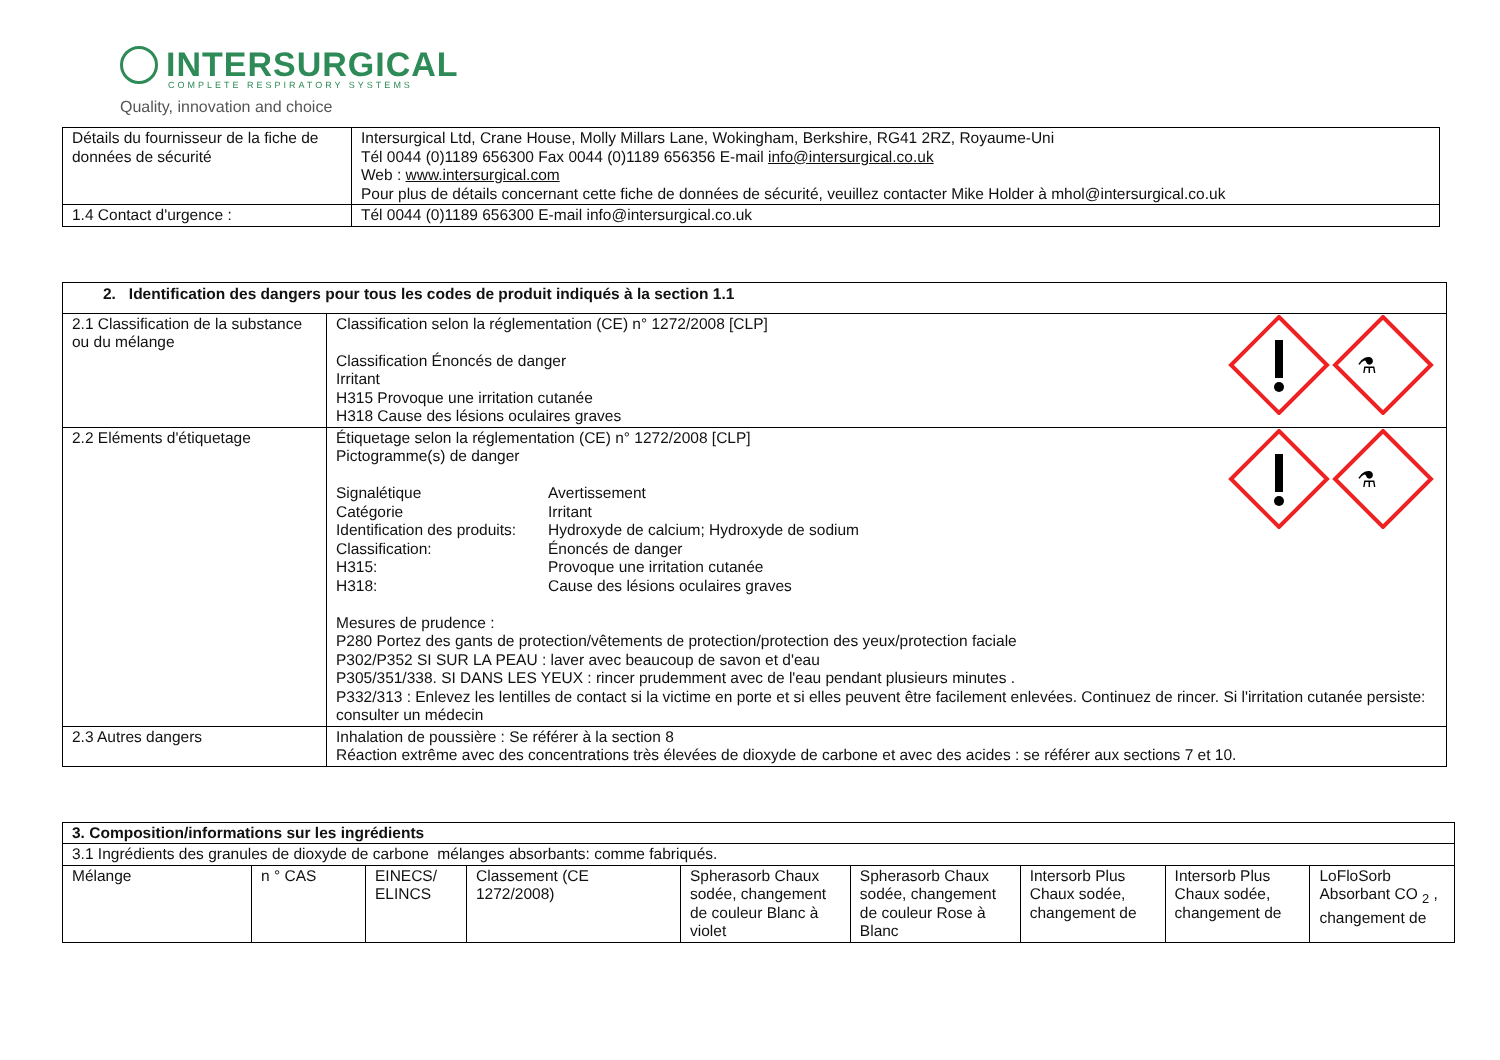INTERSURGICAL
COMPLETE RESPIRATORY SYSTEMS
Quality, innovation and choice
| Détails du fournisseur de la fiche de données de sécurité | Intersurgical Ltd, Crane House, Molly Millars Lane, Wokingham, Berkshire, RG41 2RZ, Royaume-Uni Tél 0044 (0)1189 656300 Fax 0044 (0)1189 656356 E-mail info@intersurgical.co.uk Web : www.intersurgical.com Pour plus de détails concernant cette fiche de données de sécurité, veuillez contacter Mike Holder à mhol@intersurgical.co.uk |
| 1.4 Contact d'urgence : | Tél 0044 (0)1189 656300 E-mail info@intersurgical.co.uk |
| 2. Identification des dangers pour tous les codes de produit indiqués à la section 1.1 | |
| --- | --- |
| 2.1 Classification de la substance ou du mélange | ⚗ Classification selon la réglementation (CE) n° 1272/2008 [CLP] Classification Énoncés de danger Irritant H315 Provoque une irritation cutanée H318 Cause des lésions oculaires graves |
| 2.2 Eléments d'étiquetage | ⚗ Étiquetage selon la réglementation (CE) n° 1272/2008 [CLP] Pictogramme(s) de danger / Signalétique / Avertissement / / Catégorie / Irritant / / Identification des produits: / Hydroxyde de calcium; Hydroxyde de sodium / / Classification: / Énoncés de danger / / H315: / Provoque une irritation cutanée / / H318: / Cause des lésions oculaires graves / Mesures de prudence : P280 Portez des gants de protection/vêtements de protection/protection des yeux/protection faciale P302/P352 SI SUR LA PEAU : laver avec beaucoup de savon et d'eau P305/351/338. SI DANS LES YEUX : rincer prudemment avec de l'eau pendant plusieurs minutes . P332/313 : Enlevez les lentilles de contact si la victime en porte et si elles peuvent être facilement enlevées. Continuez de rincer. Si l'irritation cutanée persiste: consulter un médecin |
| 2.3 Autres dangers | Inhalation de poussière : Se référer à la section 8 Réaction extrême avec des concentrations très élevées de dioxyde de carbone et avec des acides : se référer aux sections 7 et 10. |
| 3. Composition/informations sur les ingrédients | | | | | | | | |
| --- | --- | --- | --- | --- | --- | --- | --- | --- |
| 3.1 Ingrédients des granules de dioxyde de carbone mélanges absorbants: comme fabriqués. | | | | | | | | |
| Mélange | n ° CAS | EINECS/ ELINCS | Classement (CE 1272/2008) | Spherasorb Chaux sodée, changement de couleur Blanc à violet | Spherasorb Chaux sodée, changement de couleur Rose à Blanc | Intersorb Plus Chaux sodée, changement de | Intersorb Plus Chaux sodée, changement de | LoFloSorb Absorbant CO <sub>2</sub> , changement de |